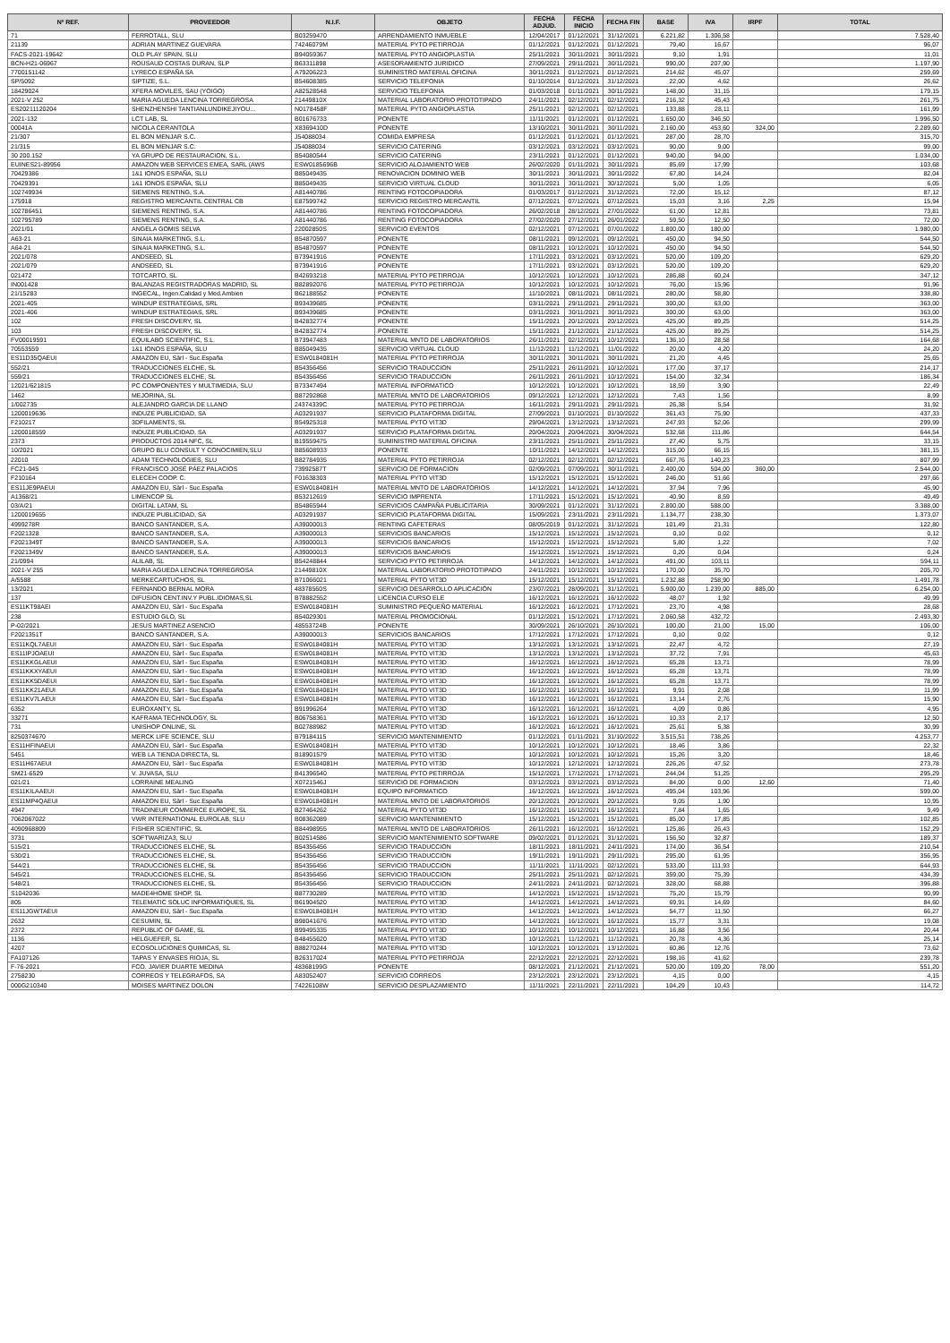| Nº REF. | PROVEEDOR | N.I.F. | OBJETO | FECHA ADJUD. | FECHA INICIO | FECHA FIN | BASE | IVA | IRPF | TOTAL |
| --- | --- | --- | --- | --- | --- | --- | --- | --- | --- | --- |
| 71 | FERROTALL, SLU | B03259470 | ARRENDAMIENTO INMUEBLE | 12/04/2017 | 01/12/2021 | 31/12/2021 | 6.221,82 | 1.306,58 | | 7.528,40 |
| 21139 | ADRIAN MARTINEZ GUEVARA | 74246079M | MATERIAL PYTO PETIRROJA | 01/12/2021 | 01/12/2021 | 01/12/2021 | 79,40 | 16,67 | | 96,07 |
| FACS-2021-19642 | OLD PLAY SPAIN, SLU | B94059367 | MATERIAL PYTO ANGIOPLASTIA | 25/11/2021 | 30/11/2021 | 30/11/2021 | 9,10 | 1,91 | | 11,01 |
| BCN-H21-06967 | ROUSAUD COSTAS DURAN, SLP | B63311898 | ASESORAMIENTO JURIDICO | 27/09/2021 | 29/11/2021 | 30/11/2021 | 990,00 | 207,90 | | 1.197,90 |
| 7700151142 | LYRECO ESPAÑA SA | A79206223 | SUMINISTRO MATERIAL OFICINA | 30/11/2021 | 01/12/2021 | 01/12/2021 | 214,62 | 45,07 | | 259,69 |
| SP/5092 | SIPTIZE, S.L. | B54608385 | SERVICIO TELEFONIA | 01/10/2014 | 01/12/2021 | 31/12/2021 | 22,00 | 4,62 | | 26,62 |
| 18429024 | XFERA MOVILES, SAU (YOIGO) | A82528548 | SERVICIO TELEFONIA | 01/03/2018 | 01/11/2021 | 30/11/2021 | 148,00 | 31,15 | | 179,15 |
| 2021-V 252 | MARIA AGUEDA LENCINA TORREGROSA | 21449810X | MATERIAL LABORATORIO PROTOTIPADO | 24/11/2021 | 02/12/2021 | 02/12/2021 | 216,32 | 45,43 | | 261,75 |
| ES20211120204 | SHENZHENSHI TANTIANLUNDIKEJIYOU... | N0178458F | MATERIAL PYTO ANGIOPLASTIA | 25/11/2021 | 02/12/2021 | 02/12/2021 | 133,88 | 28,11 | | 161,99 |
| 2021-132 | LCT LAB, SL | B01676733 | PONENTE | 11/11/2021 | 01/12/2021 | 01/12/2021 | 1.650,00 | 346,50 | | 1.996,50 |
| 00041A | NICOLA CERANTOLA | X8369410D | PONENTE | 13/10/2021 | 30/11/2021 | 30/11/2021 | 2.160,00 | 453,60 | 324,00 | 2.289,60 |
| 21/307 | EL BON MENJAR S.C. | J54088034 | COMIDA EMPRESA | 01/12/2021 | 01/12/2021 | 01/12/2021 | 287,00 | 28,70 | | 315,70 |
| 21/315 | EL BON MENJAR S.C. | J54088034 | SERVICIO CATERING | 03/12/2021 | 03/12/2021 | 03/12/2021 | 90,00 | 9,00 | | 99,00 |
| 30 200.152 | YA GRUPO DE RESTAURACION, S.L. | B54080544 | SERVICIO CATERING | 23/11/2021 | 01/12/2021 | 01/12/2021 | 940,00 | 94,00 | | 1.034,00 |
| EUINES21-89956 | AMAZON WEB SERVICES EMEA, SARL (AWS | ESW0185696B | SERVICIO ALOJAMIENTO WEB | 26/02/2020 | 01/11/2021 | 30/11/2021 | 85,69 | 17,99 | | 103,68 |
| 70429386 | 1&1 IONOS ESPAÑA, SLU | B85049435 | RENOVACION DOMINIO WEB | 30/11/2021 | 30/11/2021 | 30/11/2022 | 67,80 | 14,24 | | 82,04 |
| 70429391 | 1&1 IONOS ESPAÑA, SLU | B85049435 | SERVICIO VIRTUAL CLOUD | 30/11/2021 | 30/11/2021 | 30/12/2021 | 5,00 | 1,05 | | 6,05 |
| 102749934 | SIEMENS RENTING, S.A. | A81440786 | RENTING FOTOCOPIADORA | 01/03/2017 | 01/12/2021 | 31/12/2021 | 72,00 | 15,12 | | 87,12 |
| 175918 | REGISTRO MERCANTIL CENTRAL CB | E87599742 | SERVICIO REGISTRO MERCANTIL | 07/12/2021 | 07/12/2021 | 07/12/2021 | 15,03 | 3,16 | 2,25 | 15,94 |
| 102786451 | SIEMENS RENTING, S.A. | A81440786 | RENTING FOTOCOPIADORA | 26/02/2018 | 28/12/2021 | 27/01/2022 | 61,00 | 12,81 | | 73,81 |
| 102795789 | SIEMENS RENTING, S.A. | A81440786 | RENTING FOTOCOPIADORA | 27/02/2020 | 27/12/2021 | 26/01/2022 | 59,50 | 12,50 | | 72,00 |
| 2021/01 | ANGELA GOMIS SELVA | 22002850S | SERVICIO EVENTOS | 02/12/2021 | 07/12/2021 | 07/01/2022 | 1.800,00 | 180,00 | | 1.980,00 |
| A63-21 | SINAIA MARKETING, S.L. | B54870597 | PONENTE | 08/11/2021 | 09/12/2021 | 09/12/2021 | 450,00 | 94,50 | | 544,50 |
| A64-21 | SINAIA MARKETING, S.L. | B54870597 | PONENTE | 08/11/2021 | 10/12/2021 | 10/12/2021 | 450,00 | 94,50 | | 544,50 |
| 2021/078 | ANDSEED, SL | B73941916 | PONENTE | 17/11/2021 | 03/12/2021 | 03/12/2021 | 520,00 | 109,20 | | 629,20 |
| 2021/079 | ANDSEED, SL | B73941916 | PONENTE | 17/11/2021 | 03/12/2021 | 03/12/2021 | 520,00 | 109,20 | | 629,20 |
| 021472 | TOTCARTO, SL | B42693218 | MATERIAL PYTO PETIRROJA | 10/12/2021 | 10/12/2021 | 10/12/2021 | 286,88 | 60,24 | | 347,12 |
| IN001428 | BALANZAS REGISTRADORAS MADRID, SL | B82892076 | MATERIAL PYTO PETIRROJA | 10/12/2021 | 10/12/2021 | 10/12/2021 | 76,00 | 15,96 | | 91,96 |
| 21/15283 | INGECAL, Ingen.Calidad y Med.Ambien | B62188552 | PONENTE | 11/10/2021 | 08/11/2021 | 08/11/2021 | 280,00 | 58,80 | | 338,80 |
| 2021-405 | WINDUP ESTRATEGIAS, SRL | B93439685 | PONENTE | 03/11/2021 | 29/11/2021 | 29/11/2021 | 300,00 | 63,00 | | 363,00 |
| 2021-406 | WINDUP ESTRATEGIAS, SRL | B93439685 | PONENTE | 03/11/2021 | 30/11/2021 | 30/11/2021 | 300,00 | 63,00 | | 363,00 |
| 102 | FRESH DISCOVERY, SL | B42832774 | PONENTE | 15/11/2021 | 20/12/2021 | 20/12/2021 | 425,00 | 89,25 | | 514,25 |
| 103 | FRESH DISCOVERY, SL | B42832774 | PONENTE | 15/11/2021 | 21/12/2021 | 21/12/2021 | 425,00 | 89,25 | | 514,25 |
| FV00019591 | EQUILABO SCIENTIFIC, S.L. | B73947483 | MATERIAL MNTO DE LABORATORIOS | 26/11/2021 | 02/12/2021 | 10/12/2021 | 136,10 | 28,58 | | 164,68 |
| 70553559 | 1&1 IONOS ESPAÑA, SLU | B85049435 | SERVICIO VIRTUAL CLOUD | 11/12/2021 | 11/12/2021 | 11/01/2022 | 20,00 | 4,20 | | 24,20 |
| ES11D35QAEUI | AMAZON EU, Sàrl - Suc.España | ESW0184081H | MATERIAL PYTO PETIRROJA | 30/11/2021 | 30/11/2021 | 30/11/2021 | 21,20 | 4,45 | | 25,65 |
| 552/21 | TRADUCCIONES ELCHE, SL | B54356456 | SERVICIO TRADUCCION | 25/11/2021 | 26/11/2021 | 10/12/2021 | 177,00 | 37,17 | | 214,17 |
| 559/21 | TRADUCCIONES ELCHE, SL | B54356456 | SERVICIO TRADUCCION | 26/11/2021 | 26/11/2021 | 10/12/2021 | 154,00 | 32,34 | | 186,34 |
| 12021/621815 | PC COMPONENTES Y MULTIMEDIA, SLU | B73347494 | MATERIAL INFORMATICO | 10/12/2021 | 10/12/2021 | 10/12/2021 | 18,59 | 3,90 | | 22,49 |
| 1462 | MEJORINA, SL | B87292868 | MATERIAL MNTO DE LABORATORIOS | 09/12/2021 | 12/12/2021 | 12/12/2021 | 7,43 | 1,56 | | 8,99 |
| 1/002735 | ALEJANDRO GARCIA DE LLANO | 24374339C | MATERIAL PYTO PETIRROJA | 16/11/2021 | 29/11/2021 | 29/11/2021 | 26,38 | 5,54 | | 31,92 |
| 1200019636 | INDUZE PUBLICIDAD, SA | A03291937 | SERVICIO PLATAFORMA DIGITAL | 27/09/2021 | 01/10/2021 | 01/10/2022 | 361,43 | 75,90 | | 437,33 |
| F210217 | 3DFILAMENTS, SL | B54925318 | MATERIAL PYTO VIT3D | 29/04/2021 | 13/12/2021 | 13/12/2021 | 247,93 | 52,06 | | 299,99 |
| 1200018559 | INDUZE PUBLICIDAD, SA | A03291937 | SERVICIO PLATAFORMA DIGITAL | 20/04/2021 | 20/04/2021 | 30/04/2021 | 532,68 | 111,86 | | 644,54 |
| 2373 | PRODUCTOS 2014 NFC, SL | B19559475 | SUMINISTRO MATERIAL OFICINA | 23/11/2021 | 25/11/2021 | 25/11/2021 | 27,40 | 5,75 | | 33,15 |
| 10/2021 | GRUPO BLU CONSULT Y CONOCIMIEN,SLU | B85608933 | PONENTE | 10/11/2021 | 14/12/2021 | 14/12/2021 | 315,00 | 66,15 | | 381,15 |
| 22010 | ADAM TECHNOLOGIES, SLU | B82784935 | MATERIAL PYTO PETIRROJA | 02/12/2021 | 02/12/2021 | 02/12/2021 | 667,76 | 140,23 | | 807,99 |
| FC21-045 | FRANCISCO JOSÉ PÁEZ PALACIOS | 73992587T | SERVICIO DE FORMACION | 02/09/2021 | 07/09/2021 | 30/11/2021 | 2.400,00 | 504,00 | 360,00 | 2.544,00 |
| F210164 | ELECEH COOP. C. | F01638303 | MATERIAL PYTO VIT3D | 15/12/2021 | 15/12/2021 | 15/12/2021 | 246,00 | 51,66 | | 297,66 |
| ES11JE9PAEUI | AMAZON EU, Sàrl - Suc.España | ESW0184081H | MATERIAL MNTO DE LABORATORIOS | 14/12/2021 | 14/12/2021 | 14/12/2021 | 37,94 | 7,96 | | 45,90 |
| A1368/21 | LIMENCOP SL | B53212619 | SERVICIO IMPRENTA | 17/11/2021 | 15/12/2021 | 15/12/2021 | 40,90 | 8,59 | | 49,49 |
| 03/A/21 | DIGITAL LATAM, SL | B54865944 | SERVICIOS CAMPAÑA PUBLICITARIA | 30/09/2021 | 01/12/2021 | 31/12/2021 | 2.800,00 | 588,00 | | 3.388,00 |
| 1200019655 | INDUZE PUBLICIDAD, SA | A03291937 | SERVICIO PLATAFORMA DIGITAL | 15/09/2021 | 23/11/2021 | 23/11/2021 | 1.134,77 | 238,30 | | 1.373,07 |
| 4999278R | BANCO SANTANDER, S.A. | A39000013 | RENTING CAFETERAS | 08/05/2019 | 01/12/2021 | 31/12/2021 | 101,49 | 21,31 | | 122,80 |
| F2021328 | BANCO SANTANDER, S.A. | A39000013 | SERVICIOS BANCARIOS | 15/12/2021 | 15/12/2021 | 15/12/2021 | 0,10 | 0,02 | | 0,12 |
| F2021349T | BANCO SANTANDER, S.A. | A39000013 | SERVICIOS BANCARIOS | 15/12/2021 | 15/12/2021 | 15/12/2021 | 5,80 | 1,22 | | 7,02 |
| F2021349V | BANCO SANTANDER, S.A. | A39000013 | SERVICIOS BANCARIOS | 15/12/2021 | 15/12/2021 | 15/12/2021 | 0,20 | 0,04 | | 0,24 |
| 21/0994 | ALILAB, SL | B54248844 | SERVICIO PYTO PETIRROJA | 14/12/2021 | 14/12/2021 | 14/12/2021 | 491,00 | 103,11 | | 594,11 |
| 2021-V 255 | MARIA AGUEDA LENCINA TORREGROSA | 21449810X | MATERIAL LABORATORIO PROTOTIPADO | 24/11/2021 | 10/12/2021 | 10/12/2021 | 170,00 | 35,70 | | 205,70 |
| A/5588 | MERKECARTUCHOS, SL | B71066021 | MATERIAL PYTO VIT3D | 15/12/2021 | 15/12/2021 | 15/12/2021 | 1.232,88 | 258,90 | | 1.491,78 |
| 13/2021 | FERNANDO BERNAL MORA | 48378560S | SERVICIO DESARROLLO APLICACIÓN | 23/07/2021 | 28/09/2021 | 31/12/2021 | 5.900,00 | 1.239,00 | 885,00 | 6.254,00 |
| 137 | DIFUSION CENT.INV.Y PUBL.IDIOMAS,SL | B78882552 | LICENCIA CURSO ELE | 16/12/2021 | 16/12/2021 | 16/12/2022 | 48,07 | 1,92 | | 49,99 |
| ES11KT98AEI | AMAZON EU, Sàrl - Suc.España | ESW0184081H | SUMINISTRO PEQUEÑO MATERIAL | 16/12/2021 | 16/12/2021 | 17/12/2021 | 23,70 | 4,98 | | 28,68 |
| 238 | ESTUDIO GLO, SL | B54029301 | MATERIAL PROMOCIONAL | 01/12/2021 | 15/12/2021 | 17/12/2021 | 2.060,58 | 432,72 | | 2.493,30 |
| P-02/2021 | JESUS MARTINEZ ASENCIO | 48553724B | PONENTE | 30/09/2021 | 26/10/2021 | 26/10/2021 | 100,00 | 21,00 | 15,00 | 106,00 |
| F2021351T | BANCO SANTANDER, S.A. | A39000013 | SERVICIOS BANCARIOS | 17/12/2021 | 17/12/2021 | 17/12/2021 | 0,10 | 0,02 | | 0,12 |
| ES11KQL7AEUI | AMAZON EU, Sàrl - Suc.España | ESW0184081H | MATERIAL PYTO VIT3D | 13/12/2021 | 13/12/2021 | 13/12/2021 | 22,47 | 4,72 | | 27,19 |
| ES11IPJOAEUI | AMAZON EU, Sàrl - Suc.España | ESW0184081H | MATERIAL PYTO VIT3D | 13/12/2021 | 13/12/2021 | 13/12/2021 | 37,72 | 7,91 | | 45,63 |
| ES11KKGLAEUI | AMAZON EU, Sàrl - Suc.España | ESW0184081H | MATERIAL PYTO VIT3D | 16/12/2021 | 16/12/2021 | 16/12/2021 | 65,28 | 13,71 | | 78,99 |
| ES11KKXYAEUI | AMAZON EU, Sàrl - Suc.España | ESW0184081H | MATERIAL PYTO VIT3D | 16/12/2021 | 16/12/2021 | 16/12/2021 | 65,28 | 13,71 | | 78,99 |
| ES11KK5DAEUI | AMAZON EU, Sàrl - Suc.España | ESW0184081H | MATERIAL PYTO VIT3D | 16/12/2021 | 16/12/2021 | 16/12/2021 | 65,28 | 13,71 | | 78,99 |
| ES11KK21AEUI | AMAZON EU, Sàrl - Suc.España | ESW0184081H | MATERIAL PYTO VIT3D | 16/12/2021 | 16/12/2021 | 16/12/2021 | 9,91 | 2,08 | | 11,99 |
| ES11KV7LAEUI | AMAZON EU, Sàrl - Suc.España | ESW0184081H | MATERIAL PYTO VIT3D | 16/12/2021 | 16/12/2021 | 16/12/2021 | 13,14 | 2,76 | | 15,90 |
| 6352 | EUROXANTY, SL | B91996264 | MATERIAL PYTO VIT3D | 16/12/2021 | 16/12/2021 | 16/12/2021 | 4,09 | 0,86 | | 4,95 |
| 33271 | KAFRAMA TECHNOLOGY, SL | B06758361 | MATERIAL PYTO VIT3D | 16/12/2021 | 16/12/2021 | 16/12/2021 | 10,33 | 2,17 | | 12,50 |
| 731 | UNISHOP ONLINE, SL | B02788982 | MATERIAL PYTO VIT3D | 16/12/2021 | 16/12/2021 | 16/12/2021 | 25,61 | 5,38 | | 30,99 |
| 8250374670 | MERCK LIFE SCIENCE, SLU | B79184115 | SERVICIO MANTENIMIENTO | 01/12/2021 | 01/11/2021 | 31/10/2022 | 3.515,51 | 738,26 | | 4.253,77 |
| ES11HFINAEUI | AMAZON EU, Sàrl - Suc.España | ESW0184081H | MATERIAL PYTO VIT3D | 10/12/2021 | 10/12/2021 | 10/12/2021 | 18,46 | 3,86 | | 22,32 |
| 5451 | WEB LA TIENDA DIRECTA, SL | B18901579 | MATERIAL PYTO VIT3D | 10/12/2021 | 10/12/2021 | 10/12/2021 | 15,26 | 3,20 | | 18,46 |
| ES11H67AEUI | AMAZON EU, Sàrl - Suc.España | ESW0184081H | MATERIAL PYTO VIT3D | 10/12/2021 | 12/12/2021 | 12/12/2021 | 226,26 | 47,52 | | 273,78 |
| SM21-6529 | V. JUVASA, SLU | B41396540 | MATERIAL PYTO PETIRROJA | 15/12/2021 | 17/12/2021 | 17/12/2021 | 244,04 | 51,25 | | 295,29 |
| 021/21 | LORRAINE MEALING | X0721546J | SERVICIO DE FORMACION | 03/12/2021 | 03/12/2021 | 03/12/2021 | 84,00 | 0,00 | 12,60 | 71,40 |
| ES11KILAAEUI | AMAZON EU, Sàrl - Suc.España | ESW0184081H | EQUIPO INFORMATICO | 16/12/2021 | 16/12/2021 | 16/12/2021 | 495,04 | 103,96 | | 599,00 |
| ES11MP4QAEUI | AMAZON EU, Sàrl - Suc.España | ESW0184081H | MATERIAL MNTO DE LABORATORIOS | 20/12/2021 | 20/12/2021 | 20/12/2021 | 9,05 | 1,90 | | 10,95 |
| 4947 | TRADINEUR COMMERCE EUROPE, SL | B27464262 | MATERIAL PYTO VIT3D | 16/12/2021 | 16/12/2021 | 16/12/2021 | 7,84 | 1,65 | | 9,49 |
| 7062067022 | VWR INTERNATIONAL EUROLAB, SLU | B08362089 | SERVICIO MANTENIMIENTO | 15/12/2021 | 15/12/2021 | 15/12/2021 | 85,00 | 17,85 | | 102,85 |
| 4090968809 | FISHER SCIENTIFIC, SL | B84498955 | MATERIAL MNTO DE LABORATORIOS | 26/11/2021 | 16/12/2021 | 16/12/2021 | 125,86 | 26,43 | | 152,29 |
| 3731 | SOFTWARIZA3, SLU | B02514586 | SERVICIO MANTENIMIENTO SOFTWARE | 09/02/2021 | 01/12/2021 | 31/12/2021 | 156,50 | 32,87 | | 189,37 |
| 515/21 | TRADUCCIONES ELCHE, SL | B54356456 | SERVICIO TRADUCCION | 18/11/2021 | 18/11/2021 | 24/11/2021 | 174,00 | 36,54 | | 210,54 |
| 530/21 | TRADUCCIONES ELCHE, SL | B54356456 | SERVICIO TRADUCCION | 19/11/2021 | 19/11/2021 | 29/11/2021 | 295,00 | 61,95 | | 356,95 |
| 544/21 | TRADUCCIONES ELCHE, SL | B54356456 | SERVICIO TRADUCCION | 11/11/2021 | 11/11/2021 | 02/12/2021 | 533,00 | 111,93 | | 644,93 |
| 545/21 | TRADUCCIONES ELCHE, SL | B54356456 | SERVICIO TRADUCCION | 25/11/2021 | 25/11/2021 | 02/12/2021 | 359,00 | 75,39 | | 434,39 |
| 548/21 | TRADUCCIONES ELCHE, SL | B54356456 | SERVICIO TRADUCCION | 24/11/2021 | 24/11/2021 | 02/12/2021 | 328,00 | 68,88 | | 396,88 |
| S1042036 | MADE4HOME SHOP, SL | B87730289 | MATERIAL PYTO VIT3D | 14/12/2021 | 15/12/2021 | 15/12/2021 | 75,20 | 15,79 | | 90,99 |
| 805 | TELEMATIC SOLUC INFORMATIQUES, SL | B61904520 | MATERIAL PYTO VIT3D | 14/12/2021 | 14/12/2021 | 14/12/2021 | 69,91 | 14,69 | | 84,60 |
| ES11JGWTAEUI | AMAZON EU, Sàrl - Suc.España | ESW0184081H | MATERIAL PYTO VIT3D | 14/12/2021 | 14/12/2021 | 14/12/2021 | 54,77 | 11,50 | | 66,27 |
| 2632 | CESUMIN, SL | B98041676 | MATERIAL PYTO VIT3D | 14/12/2021 | 16/12/2021 | 16/12/2021 | 15,77 | 3,31 | | 19,08 |
| 2372 | REPUBLIC OF GAME, SL | B99495335 | MATERIAL PYTO VIT3D | 10/12/2021 | 10/12/2021 | 10/12/2021 | 16,88 | 3,56 | | 20,44 |
| 1136 | HELGUEFER, SL | B48455620 | MATERIAL PYTO VIT3D | 10/12/2021 | 11/12/2021 | 11/12/2021 | 20,78 | 4,36 | | 25,14 |
| 4207 | ECOSOLUCIONES QUIMICAS, SL | B88270244 | MATERIAL PYTO VIT3D | 10/12/2021 | 10/12/2021 | 13/12/2021 | 60,86 | 12,76 | | 73,62 |
| FA107126 | TAPAS Y ENVASES RIOJA, SL | B26317024 | MATERIAL PYTO PETIRROJA | 22/12/2021 | 22/12/2021 | 22/12/2021 | 198,16 | 41,62 | | 239,78 |
| F-76-2021 | FCO. JAVIER DUARTE MEDINA | 48368199G | PONENTE | 08/12/2021 | 21/12/2021 | 21/12/2021 | 520,00 | 109,20 | 78,00 | 551,20 |
| 2758230 | CORREOS Y TELEGRAFOS, SA | A83052407 | SERVICIO CORREOS | 23/12/2021 | 23/12/2021 | 23/12/2021 | 4,15 | 0,00 | | 4,15 |
| 000G210340 | MOISES MARTINEZ DOLON | 74226108W | SERVICIO DESPLAZAMIENTO | 11/11/2021 | 22/11/2021 | 22/11/2021 | 104,29 | 10,43 | | 114,72 |